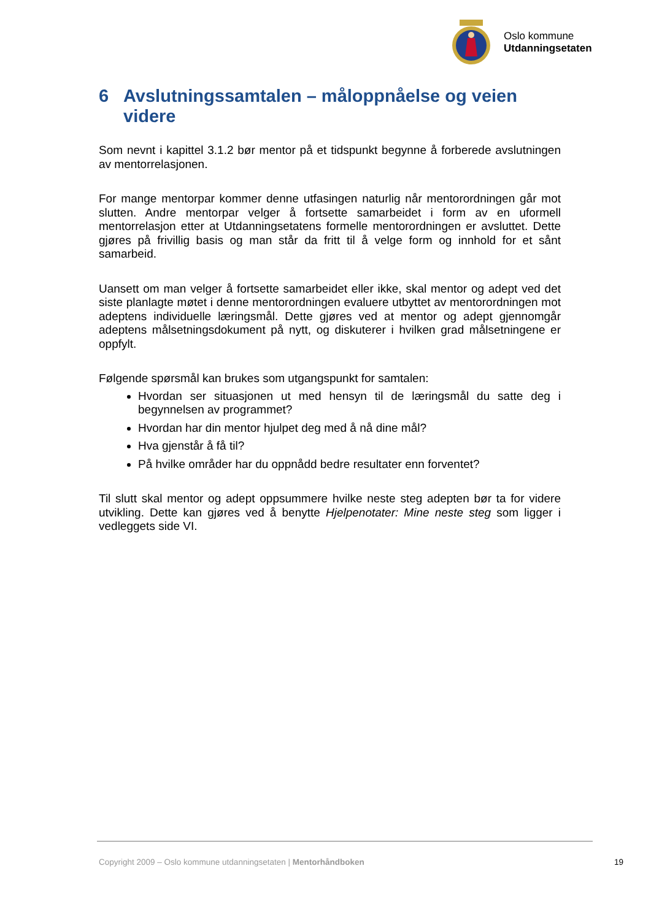Oslo kommune
Utdanningsetaten
6 Avslutningssamtalen – måloppnåelse og veien videre
Som nevnt i kapittel 3.1.2 bør mentor på et tidspunkt begynne å forberede avslutningen av mentorrelasjonen.
For mange mentorpar kommer denne utfasingen naturlig når mentorordningen går mot slutten. Andre mentorpar velger å fortsette samarbeidet i form av en uformell mentorrelasjon etter at Utdanningsetatens formelle mentorordningen er avsluttet. Dette gjøres på frivillig basis og man står da fritt til å velge form og innhold for et sånt samarbeid.
Uansett om man velger å fortsette samarbeidet eller ikke, skal mentor og adept ved det siste planlagte møtet i denne mentorordningen evaluere utbyttet av mentorordningen mot adeptens individuelle læringsmål. Dette gjøres ved at mentor og adept gjennomgår adeptens målsetningsdokument på nytt, og diskuterer i hvilken grad målsetningene er oppfylt.
Følgende spørsmål kan brukes som utgangspunkt for samtalen:
Hvordan ser situasjonen ut med hensyn til de læringsmål du satte deg i begynnelsen av programmet?
Hvordan har din mentor hjulpet deg med å nå dine mål?
Hva gjenstår å få til?
På hvilke områder har du oppnådd bedre resultater enn forventet?
Til slutt skal mentor og adept oppsummere hvilke neste steg adepten bør ta for videre utvikling. Dette kan gjøres ved å benytte Hjelpenotater: Mine neste steg som ligger i vedleggets side VI.
Copyright 2009 – Oslo kommune utdanningsetaten | Mentorhåndboken 19